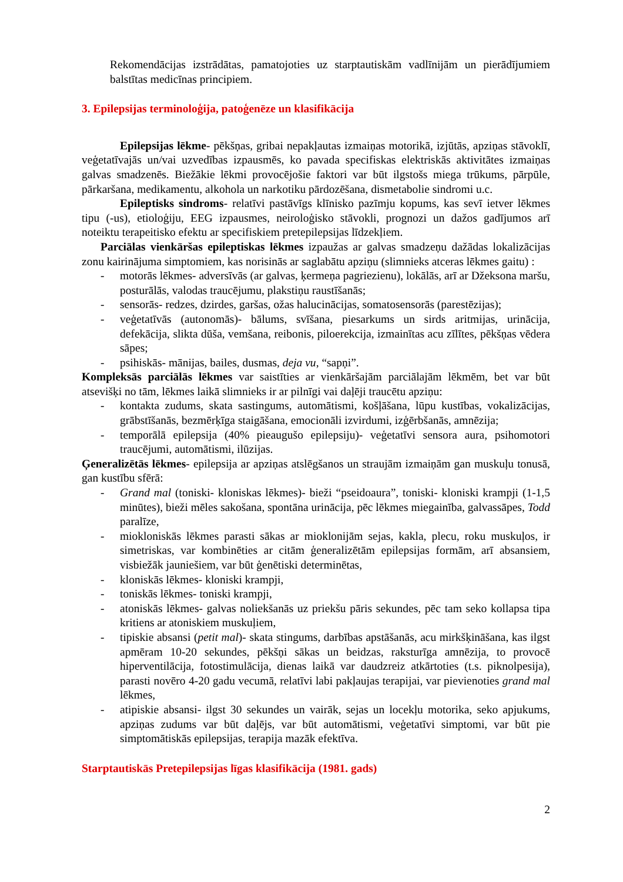Rekomendācijas izstrādātas, pamatojoties uz starptautiskām vadlīnijām un pierādījumiem balstītas medicīnas principiem.
3. Epilepsijas terminoloģija, patoģenēze un klasifikācija
Epilepsijas lēkme- pēkšņas, gribai nepakļautas izmaiņas motorikā, izjūtās, apziņas stāvoklī, veģetatīvajās un/vai uzvedības izpausmēs, ko pavada specifiskas elektriskās aktivitātes izmaiņas galvas smadzenēs. Biežākie lēkmi provocējošie faktori var būt ilgstošs miega trūkums, pārpūle, pārkaršana, medikamentu, alkohola un narkotiku pārdozēšana, dismetabolie sindromi u.c.
Epileptisks sindroms- relatīvi pastāvīgs klīnisko pazīmju kopums, kas sevī ietver lēkmes tipu (-us), etioloģiju, EEG izpausmes, neiroloģisko stāvokli, prognozi un dažos gadījumos arī noteiktu terapeitisko efektu ar specifiskiem pretepilepsijas līdzekļiem.
Parciālas vienkāršas epileptiskas lēkmes izpaužas ar galvas smadzeņu dažādas lokalizācijas zonu kairinājuma simptomiem, kas norisinās ar saglabātu apziņu (slimnieks atceras lēkmes gaitu) :
- motorās lēkmes- adversīvās (ar galvas, ķermeņa pagriezienu), lokālās, arī ar Džeksona maršu, posturālās, valodas traucējumu, plakstiņu raustīšanās;
- sensorās- redzes, dzirdes, garšas, ožas halucinācijas, somatosensorās (parestēzijas);
- veģetatīvās (autonomās)- bālums, svīšana, piesarkums un sirds aritmijas, urinācija, defekācija, slikta dūša, vemšana, reibonis, piloerekcija, izmainītas acu zīlītes, pēkšņas vēdera sāpes;
- psihiskās- mānijas, bailes, dusmas, deja vu, “sapņi”.
Kompleksās parciālās lēkmes var saistīties ar vienkāršajām parciālajām lēkmēm, bet var būt atsevišķi no tām, lēkmes laikā slimnieks ir ar pilnīgi vai daļēji traucētu apziņu:
- kontakta zudums, skata sastingums, automātismi, košļāšana, lūpu kustības, vokalizācijas, grābstīšanās, bezmērķīga staigāšana, emocionāli izvirdumi, izģērbšanās, amnēzija;
- temporālā epilepsija (40% pieaugušo epilepsiju)- veģetatīvi sensora aura, psihomotori traucējumi, automātismi, ilūzijas.
Ģeneralizētās lēkmes- epilepsija ar apziņas atslēgšanos un straujām izmaiņām gan muskuļu tonusā, gan kustību sfērā:
- Grand mal (toniski- kloniskas lēkmes)- bieži “pseidoaura”, toniski- kloniski krampji (1-1,5 minūtes), bieži mēles sakošana, spontāna urinācija, pēc lēkmes miegainība, galvassāpes, Todd paralīze,
- miokloniskās lēkmes parasti sākas ar mioklonijām sejas, kakla, plecu, roku muskuļos, ir simetriskas, var kombinēties ar citām ģeneralizētām epilepsijas formām, arī absansiem, visbiežāk jauniešiem, var būt ģenētiski determinētas,
- kloniskās lēkmes- kloniski krampji,
- toniskās lēkmes- toniski krampji,
- atoniskās lēkmes- galvas noliekšanās uz priekšu pāris sekundes, pēc tam seko kollapsa tipa kritiens ar atoniskiem muskuļiem,
- tipiskie absansi (petit mal)- skata stingums, darbības apstāšanās, acu mirkšķināšana, kas ilgst apmēram 10-20 sekundes, pēkšņi sākas un beidzas, raksturīga amnēzija, to provocē hiperventilācija, fotostimulācija, dienas laikā var daudzreiz atkārtoties (t.s. piknolpesija), parasti novēro 4-20 gadu vecumā, relatīvi labi pakļaujas terapijai, var pievienoties grand mal lēkmes,
- atipiskie absansi- ilgst 30 sekundes un vairāk, sejas un locekļu motorika, seko apjukums, apziņas zudums var būt daļējs, var būt automātismi, veģetatīvi simptomi, var būt pie simptomātiskās epilepsijas, terapija mazāk efektīva.
Starptautiskās Pretepilepsijas līgas klasifikācija (1981. gads)
2